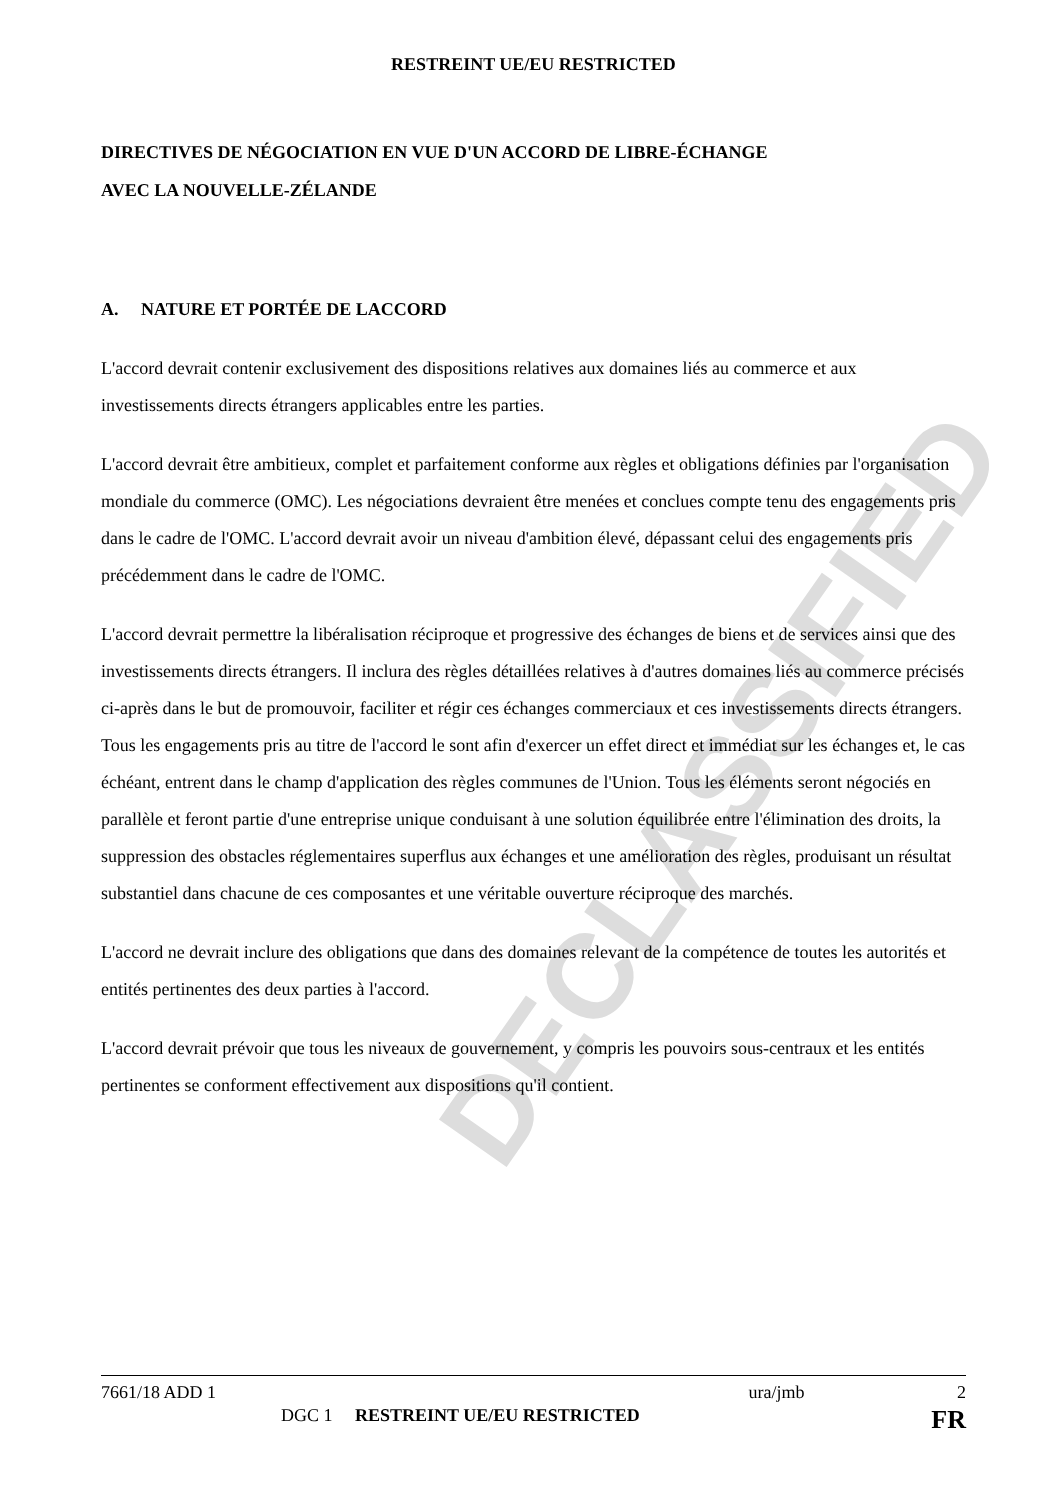DECLASSIFIED
RESTREINT UE/EU RESTRICTED
DIRECTIVES DE NÉGOCIATION EN VUE D'UN ACCORD DE LIBRE-ÉCHANGE
AVEC LA NOUVELLE-ZÉLANDE
A. NATURE ET PORTÉE DE LACCORD
L'accord devrait contenir exclusivement des dispositions relatives aux domaines liés au commerce et aux investissements directs étrangers applicables entre les parties.
L'accord devrait être ambitieux, complet et parfaitement conforme aux règles et obligations définies par l'organisation mondiale du commerce (OMC). Les négociations devraient être menées et conclues compte tenu des engagements pris dans le cadre de l'OMC. L'accord devrait avoir un niveau d'ambition élevé, dépassant celui des engagements pris précédemment dans le cadre de l'OMC.
L'accord devrait permettre la libéralisation réciproque et progressive des échanges de biens et de services ainsi que des investissements directs étrangers. Il inclura des règles détaillées relatives à d'autres domaines liés au commerce précisés ci-après dans le but de promouvoir, faciliter et régir ces échanges commerciaux et ces investissements directs étrangers. Tous les engagements pris au titre de l'accord le sont afin d'exercer un effet direct et immédiat sur les échanges et, le cas échéant, entrent dans le champ d'application des règles communes de l'Union. Tous les éléments seront négociés en parallèle et feront partie d'une entreprise unique conduisant à une solution équilibrée entre l'élimination des droits, la suppression des obstacles réglementaires superflus aux échanges et une amélioration des règles, produisant un résultat substantiel dans chacune de ces composantes et une véritable ouverture réciproque des marchés.
L'accord ne devrait inclure des obligations que dans des domaines relevant de la compétence de toutes les autorités et entités pertinentes des deux parties à l'accord.
L'accord devrait prévoir que tous les niveaux de gouvernement, y compris les pouvoirs sous-centraux et les entités pertinentes se conforment effectivement aux dispositions qu'il contient.
7661/18 ADD 1 ura/jmb 2
DGC 1 RESTREINT UE/EU RESTRICTED FR